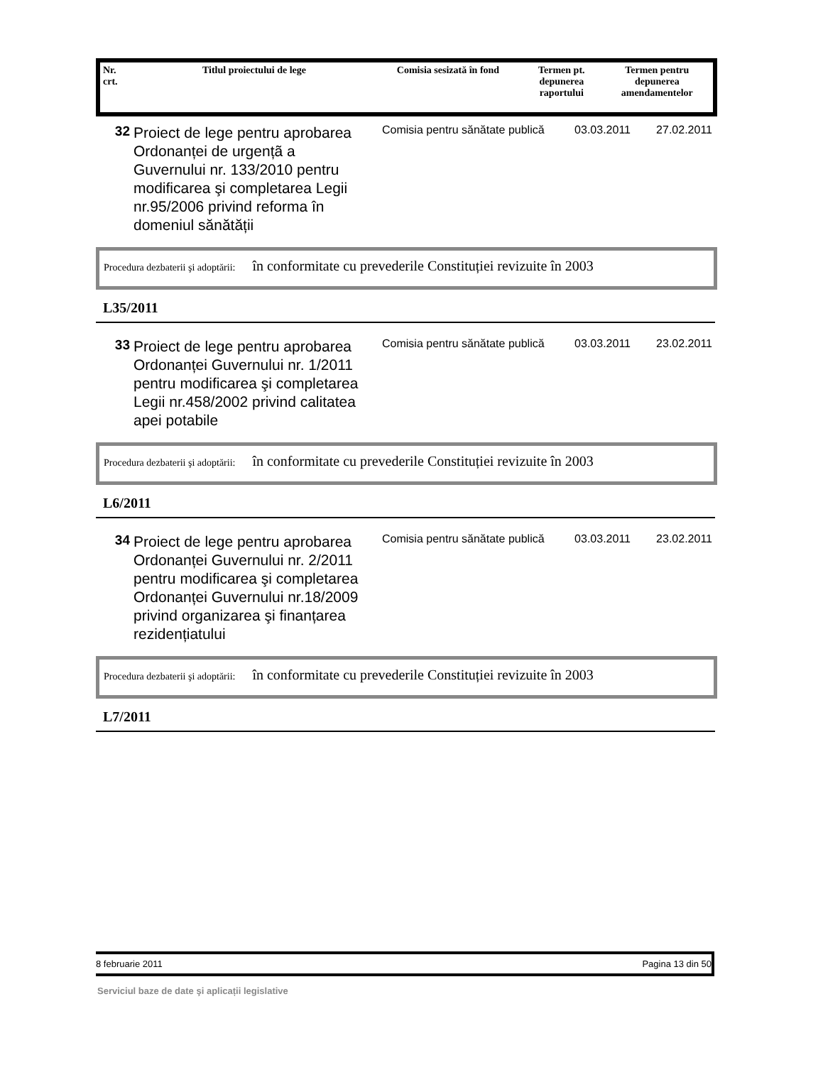| Nr. crt. | Titlul proiectului de lege | Comisia sesizată în fond | Termen pt. depunerea raportului | Termen pentru depunerea amendamentelor |
32
Proiect de lege pentru aprobarea Ordonanței de urgențã a Guvernului nr. 133/2010 pentru modificarea şi completarea Legii nr.95/2006 privind reforma în domeniul sănătății
Comisia pentru sănătate publică
03.03.2011 27.02.2011
Procedura dezbaterii şi adoptării: în conformitate cu prevederile Constituției revizuite în 2003
L35/2011
33
Proiect de lege pentru aprobarea Ordonanței Guvernului nr. 1/2011 pentru modificarea şi completarea Legii nr.458/2002 privind calitatea apei potabile
Comisia pentru sănătate publică
03.03.2011 23.02.2011
Procedura dezbaterii şi adoptării: în conformitate cu prevederile Constituției revizuite în 2003
L6/2011
34
Proiect de lege pentru aprobarea Ordonanței Guvernului nr. 2/2011 pentru modificarea şi completarea Ordonanței Guvernului nr.18/2009 privind organizarea şi finanțarea rezidențiatului
Comisia pentru sănătate publică
03.03.2011 23.02.2011
Procedura dezbaterii şi adoptării: în conformitate cu prevederile Constituției revizuite în 2003
L7/2011
8 februarie 2011 Pagina 13 din 50
Serviciul baze de date şi aplicații legislative